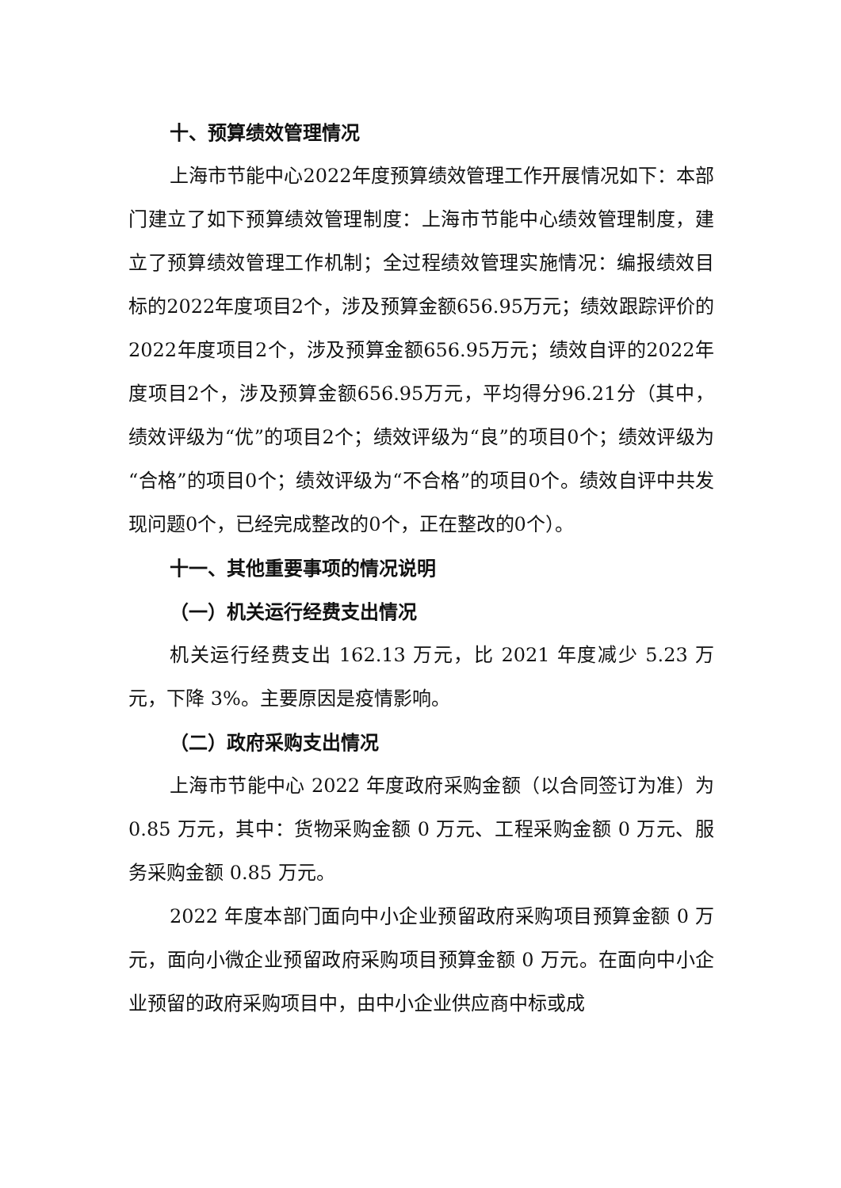十、预算绩效管理情况
上海市节能中心2022年度预算绩效管理工作开展情况如下：本部门建立了如下预算绩效管理制度：上海市节能中心绩效管理制度，建立了预算绩效管理工作机制；全过程绩效管理实施情况：编报绩效目标的2022年度项目2个，涉及预算金额656.95万元；绩效跟踪评价的2022年度项目2个，涉及预算金额656.95万元；绩效自评的2022年度项目2个，涉及预算金额656.95万元，平均得分96.21分（其中，绩效评级为“优”的项目2个；绩效评级为“良”的项目0个；绩效评级为“合格”的项目0个；绩效评级为“不合格”的项目0个。绩效自评中共发现问题0个，已经完成整改的0个，正在整改的0个）。
十一、其他重要事项的情况说明
（一）机关运行经费支出情况
机关运行经费支出 162.13 万元，比 2021 年度减少 5.23 万元，下降 3%。主要原因是疫情影响。
（二）政府采购支出情况
上海市节能中心 2022 年度政府采购金额（以合同签订为准）为 0.85 万元，其中：货物采购金额 0 万元、工程采购金额 0 万元、服务采购金额 0.85 万元。
2022 年度本部门面向中小企业预留政府采购项目预算金额 0 万元，面向小微企业预留政府采购项目预算金额 0 万元。在面向中小企业预留的政府采购项目中，由中小企业供应商中标或成